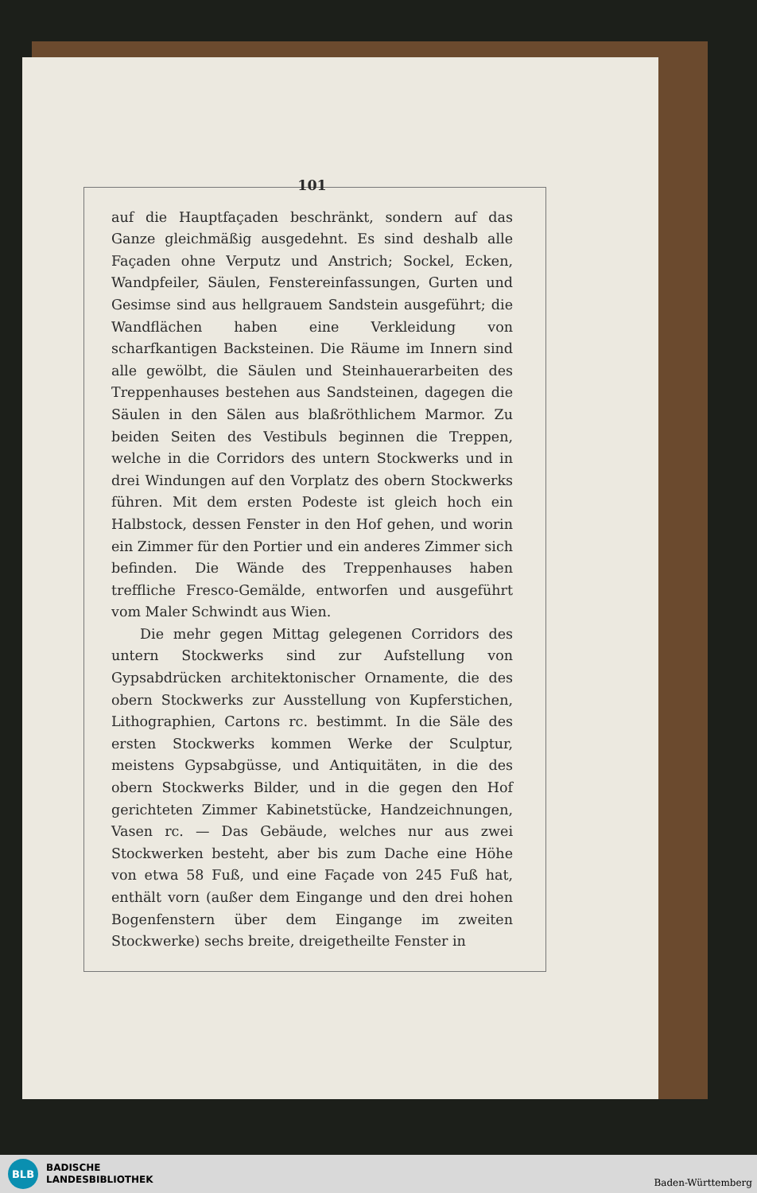101
auf die Hauptfaçaden beschränkt, sondern auf das Ganze gleichmäßig ausgedehnt. Es sind deshalb alle Façaden ohne Verputz und Anstrich; Sockel, Ecken, Wandpfeiler, Säulen, Fenstereinfassungen, Gurten und Gesimse sind aus hellgrauem Sandstein ausgeführt; die Wandflächen haben eine Verkleidung von scharfkantigen Backsteinen. Die Räume im Innern sind alle gewölbt, die Säulen und Steinhauerarbeiten des Treppenhauses bestehen aus Sandsteinen, dagegen die Säulen in den Sälen aus blaßröthlichem Marmor. Zu beiden Seiten des Vestibuls beginnen die Treppen, welche in die Corridors des untern Stockwerks und in drei Windungen auf den Vorplatz des obern Stockwerks führen. Mit dem ersten Podeste ist gleich hoch ein Halbstock, dessen Fenster in den Hof gehen, und worin ein Zimmer für den Portier und ein anderes Zimmer sich befinden. Die Wände des Treppenhauses haben treffliche Fresco-Gemälde, entworfen und ausgeführt vom Maler Schwindt aus Wien.
Die mehr gegen Mittag gelegenen Corridors des untern Stockwerks sind zur Aufstellung von Gypsabdrücken architektonischer Ornamente, die des obern Stockwerks zur Ausstellung von Kupferstichen, Lithographien, Cartons rc. bestimmt. In die Säle des ersten Stockwerks kommen Werke der Sculptur, meistens Gypsabgüsse, und Antiquitäten, in die des obern Stockwerks Bilder, und in die gegen den Hof gerichteten Zimmer Kabinetstücke, Handzeichnungen, Vasen rc. — Das Gebäude, welches nur aus zwei Stockwerken besteht, aber bis zum Dache eine Höhe von etwa 58 Fuß, und eine Façade von 245 Fuß hat, enthält vorn (außer dem Eingange und den drei hohen Bogenfenstern über dem Eingange im zweiten Stockwerke) sechs breite, dreigetheilte Fenster in
BLB
BADISCHE
LANDESBIBLIOTHEK
Baden-Württemberg